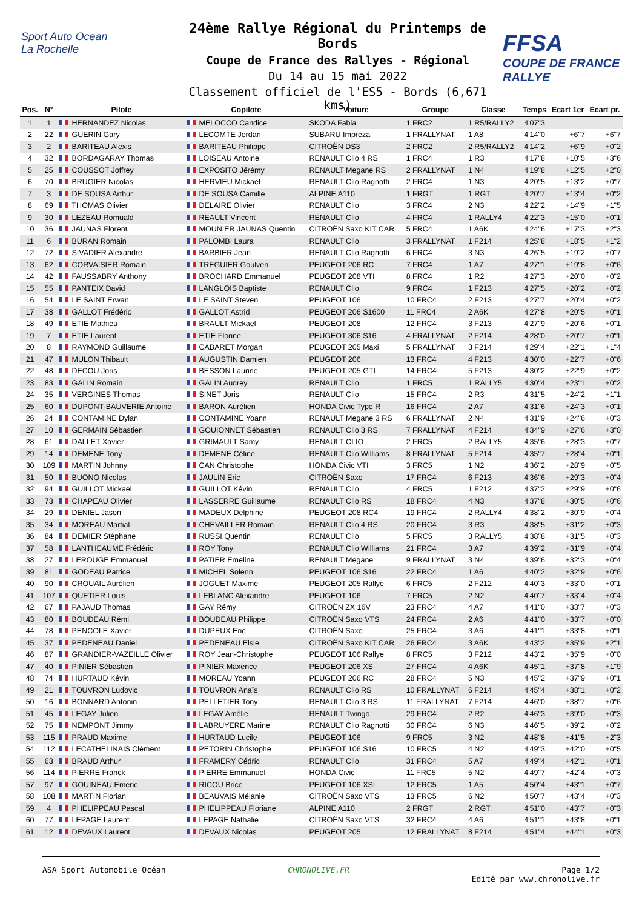Sport Auto Ocean
La Rochelle
24ème Rallye Régional du Printemps de Bords
Coupe de France des Rallyes - Régional
Du 14 au 15 mai 2022
Classement officiel de l'ES5 - Bords (6,671 kms)
FFSA
COUPE DE FRANCE RALLYE
| Pos. | N° | Pilote | Copilote | Voiture | Groupe | Classe | Temps | Ecart 1er | Ecart pr. |
| --- | --- | --- | --- | --- | --- | --- | --- | --- | --- |
| 1 | 1 | HERNANDEZ Nicolas | MELOCCO Candice | SKODA Fabia | 1 FRC2 | 1 R5/RALLY2 | 4'07"3 | | |
| 2 | 22 | GUERIN Gary | LECOMTE Jordan | SUBARU Impreza | 1 FRALLYNAT | 1 A8 | 4'14"0 | +6"7 | +6"7 |
| 3 | 2 | BARITEAU Alexis | BARITEAU Philippe | CITROËN DS3 | 2 FRC2 | 2 R5/RALLY2 | 4'14"2 | +6"9 | +0"2 |
| 4 | 32 | BORDAGARAY Thomas | LOISEAU Antoine | RENAULT Clio 4 RS | 1 FRC4 | 1 R3 | 4'17"8 | +10"5 | +3"6 |
| 5 | 25 | COUSSOT Joffrey | EXPOSITO Jérémy | RENAULT Megane RS | 2 FRALLYNAT | 1 N4 | 4'19"8 | +12"5 | +2"0 |
| 6 | 70 | BRUGIER Nicolas | HERVIEU Mickael | RENAULT Clio Ragnotti | 2 FRC4 | 1 N3 | 4'20"5 | +13"2 | +0"7 |
| 7 | 3 | DE SOUSA Arthur | DE SOUSA Camille | ALPINE A110 | 1 FRGT | 1 RGT | 4'20"7 | +13"4 | +0"2 |
| 8 | 69 | THOMAS Olivier | DELAIRE Olivier | RENAULT Clio | 3 FRC4 | 2 N3 | 4'22"2 | +14"9 | +1"5 |
| 9 | 30 | LEZEAU Romuald | REAULT Vincent | RENAULT Clio | 4 FRC4 | 1 RALLY4 | 4'22"3 | +15"0 | +0"1 |
| 10 | 36 | JAUNAS Florent | MOUNIER JAUNAS Quentin | CITROËN Saxo KIT CAR | 5 FRC4 | 1 A6K | 4'24"6 | +17"3 | +2"3 |
| 11 | 6 | BURAN Romain | PALOMBI Laura | RENAULT Clio | 3 FRALLYNAT | 1 F214 | 4'25"8 | +18"5 | +1"2 |
| 12 | 72 | SIVADIER Alexandre | BARBIER Jean | RENAULT Clio Ragnotti | 6 FRC4 | 3 N3 | 4'26"5 | +19"2 | +0"7 |
| 13 | 62 | CORVAISIER Romain | TREGUIER Goulven | PEUGEOT 206 RC | 7 FRC4 | 1 A7 | 4'27"1 | +19"8 | +0"6 |
| 14 | 42 | FAUSSABRY Anthony | BROCHARD Emmanuel | PEUGEOT 208 VTI | 8 FRC4 | 1 R2 | 4'27"3 | +20"0 | +0"2 |
| 15 | 55 | PANTEIX David | LANGLOIS Baptiste | RENAULT Clio | 9 FRC4 | 1 F213 | 4'27"5 | +20"2 | +0"2 |
| 16 | 54 | LE SAINT Erwan | LE SAINT Steven | PEUGEOT 106 | 10 FRC4 | 2 F213 | 4'27"7 | +20"4 | +0"2 |
| 17 | 38 | GALLOT Frédéric | GALLOT Astrid | PEUGEOT 206 S1600 | 11 FRC4 | 2 A6K | 4'27"8 | +20"5 | +0"1 |
| 18 | 49 | ETIE Mathieu | BRAULT Mickael | PEUGEOT 208 | 12 FRC4 | 3 F213 | 4'27"9 | +20"6 | +0"1 |
| 19 | 7 | ETIE Laurent | ETIE Florine | PEUGEOT 306 S16 | 4 FRALLYNAT | 2 F214 | 4'28"0 | +20"7 | +0"1 |
| 20 | 8 | RAYMOND Guillaume | CABARET Morgan | PEUGEOT 205 Maxi | 5 FRALLYNAT | 3 F214 | 4'29"4 | +22"1 | +1"4 |
| 21 | 47 | MULON Thibault | AUGUSTIN Damien | PEUGEOT 206 | 13 FRC4 | 4 F213 | 4'30"0 | +22"7 | +0"6 |
| 22 | 48 | DECOU Joris | BESSON Laurine | PEUGEOT 205 GTI | 14 FRC4 | 5 F213 | 4'30"2 | +22"9 | +0"2 |
| 23 | 83 | GALIN Romain | GALIN Audrey | RENAULT Clio | 1 FRC5 | 1 RALLY5 | 4'30"4 | +23"1 | +0"2 |
| 24 | 35 | VERGINES Thomas | SINET Joris | RENAULT Clio | 15 FRC4 | 2 R3 | 4'31"5 | +24"2 | +1"1 |
| 25 | 60 | DUPONT-BAUVERIE Antoine | BARON Aurélien | HONDA Civic Type R | 16 FRC4 | 2 A7 | 4'31"6 | +24"3 | +0"1 |
| 26 | 24 | CONTAMINE Dylan | CONTAMINE Yoann | RENAULT Megane 3 RS | 6 FRALLYNAT | 2 N4 | 4'31"9 | +24"6 | +0"3 |
| 27 | 10 | GERMAIN Sébastien | GOUIONNET Sébastien | RENAULT Clio 3 RS | 7 FRALLYNAT | 4 F214 | 4'34"9 | +27"6 | +3"0 |
| 28 | 61 | DALLET Xavier | GRIMAULT Samy | RENAULT CLIO | 2 FRC5 | 2 RALLY5 | 4'35"6 | +28"3 | +0"7 |
| 29 | 14 | DEMENE Tony | DEMENE Céline | RENAULT Clio Williams | 8 FRALLYNAT | 5 F214 | 4'35"7 | +28"4 | +0"1 |
| 30 | 109 | MARTIN Johnny | CAN Christophe | HONDA Civic VTI | 3 FRC5 | 1 N2 | 4'36"2 | +28"9 | +0"5 |
| 31 | 50 | BUONO Nicolas | JAULIN Eric | CITROËN Saxo | 17 FRC4 | 6 F213 | 4'36"6 | +29"3 | +0"4 |
| 32 | 94 | GUILLOT Mickael | GUILLOT Kévin | RENAULT Clio | 4 FRC5 | 1 F212 | 4'37"2 | +29"9 | +0"6 |
| 33 | 73 | CHAPEAU Olivier | LASSERRE Guillaume | RENAULT Clio RS | 18 FRC4 | 4 N3 | 4'37"8 | +30"5 | +0"6 |
| 34 | 29 | DENIEL Jason | MADEUX Delphine | PEUGEOT 208 RC4 | 19 FRC4 | 2 RALLY4 | 4'38"2 | +30"9 | +0"4 |
| 35 | 34 | MOREAU Martial | CHEVAILLER Romain | RENAULT Clio 4 RS | 20 FRC4 | 3 R3 | 4'38"5 | +31"2 | +0"3 |
| 36 | 84 | DEMIER Stéphane | RUSSI Quentin | RENAULT Clio | 5 FRC5 | 3 RALLY5 | 4'38"8 | +31"5 | +0"3 |
| 37 | 58 | LANTHEAUME Frédéric | ROY Tony | RENAULT Clio Williams | 21 FRC4 | 3 A7 | 4'39"2 | +31"9 | +0"4 |
| 38 | 27 | LEROUGE Emmanuel | PATIER Emeline | RENAULT Megane | 9 FRALLYNAT | 3 N4 | 4'39"6 | +32"3 | +0"4 |
| 39 | 81 | GODEAU Patrice | MICHEL Solenn | PEUGEOT 106 S16 | 22 FRC4 | 1 A6 | 4'40"2 | +32"9 | +0"6 |
| 40 | 90 | CROUAIL Aurélien | JOGUET Maxime | PEUGEOT 205 Rallye | 6 FRC5 | 2 F212 | 4'40"3 | +33"0 | +0"1 |
| 41 | 107 | QUETIER Louis | LEBLANC Alexandre | PEUGEOT 106 | 7 FRC5 | 2 N2 | 4'40"7 | +33"4 | +0"4 |
| 42 | 67 | PAJAUD Thomas | GAY Rémy | CITROËN ZX 16V | 23 FRC4 | 4 A7 | 4'41"0 | +33"7 | +0"3 |
| 43 | 80 | BOUDEAU Rémi | BOUDEAU Philippe | CITROËN Saxo VTS | 24 FRC4 | 2 A6 | 4'41"0 | +33"7 | +0"0 |
| 44 | 78 | PENCOLE Xavier | DUPEUX Eric | CITROËN Saxo | 25 FRC4 | 3 A6 | 4'41"1 | +33"8 | +0"1 |
| 45 | 37 | PEDENEAU Daniel | PEDENEAU Elsie | CITROËN Saxo KIT CAR | 26 FRC4 | 3 A6K | 4'43"2 | +35"9 | +2"1 |
| 46 | 87 | GRANDIER-VAZEILLE Olivier | ROY Jean-Christophe | PEUGEOT 106 Rallye | 8 FRC5 | 3 F212 | 4'43"2 | +35"9 | +0"0 |
| 47 | 40 | PINIER Sébastien | PINIER Maxence | PEUGEOT 206 XS | 27 FRC4 | 4 A6K | 4'45"1 | +37"8 | +1"9 |
| 48 | 74 | HURTAUD Kévin | MOREAU Yoann | PEUGEOT 206 RC | 28 FRC4 | 5 N3 | 4'45"2 | +37"9 | +0"1 |
| 49 | 21 | TOUVRON Ludovic | TOUVRON Anaïs | RENAULT Clio RS | 10 FRALLYNAT | 6 F214 | 4'45"4 | +38"1 | +0"2 |
| 50 | 16 | BONNARD Antonin | PELLETIER Tony | RENAULT Clio 3 RS | 11 FRALLYNAT | 7 F214 | 4'46"0 | +38"7 | +0"6 |
| 51 | 45 | LEGAY Julien | LEGAY Amélie | RENAULT Twingo | 29 FRC4 | 2 R2 | 4'46"3 | +39"0 | +0"3 |
| 52 | 75 | NEMPONT Jimmy | LABRUYERE Marine | RENAULT Clio Ragnotti | 30 FRC4 | 6 N3 | 4'46"5 | +39"2 | +0"2 |
| 53 | 115 | PRAUD Maxime | HURTAUD Lucile | PEUGEOT 106 | 9 FRC5 | 3 N2 | 4'48"8 | +41"5 | +2"3 |
| 54 | 112 | LECATHELINAIS Clément | PETORIN Christophe | PEUGEOT 106 S16 | 10 FRC5 | 4 N2 | 4'49"3 | +42"0 | +0"5 |
| 55 | 63 | BRAUD Arthur | FRAMERY Cédric | RENAULT Clio | 31 FRC4 | 5 A7 | 4'49"4 | +42"1 | +0"1 |
| 56 | 114 | PIERRE Franck | PIERRE Emmanuel | HONDA Civic | 11 FRC5 | 5 N2 | 4'49"7 | +42"4 | +0"3 |
| 57 | 97 | GOUINEAU Emeric | RICOU Brice | PEUGEOT 106 XSI | 12 FRC5 | 1 A5 | 4'50"4 | +43"1 | +0"7 |
| 58 | 108 | MARTIN Florian | BEAUVAIS Mélanie | CITROËN Saxo VTS | 13 FRC5 | 6 N2 | 4'50"7 | +43"4 | +0"3 |
| 59 | 4 | PHELIPPEAU Pascal | PHELIPPEAU Floriane | ALPINE A110 | 2 FRGT | 2 RGT | 4'51"0 | +43"7 | +0"3 |
| 60 | 77 | LEPAGE Laurent | LEPAGE Nathalie | CITROËN Saxo VTS | 32 FRC4 | 4 A6 | 4'51"1 | +43"8 | +0"1 |
| 61 | 12 | DEVAUX Laurent | DEVAUX Nicolas | PEUGEOT 205 | 12 FRALLYNAT | 8 F214 | 4'51"4 | +44"1 | +0"3 |
ASA Sport Automobile Océan CHRONOLIVE.FR Page 1/2
Edité par www.chronolive.fr